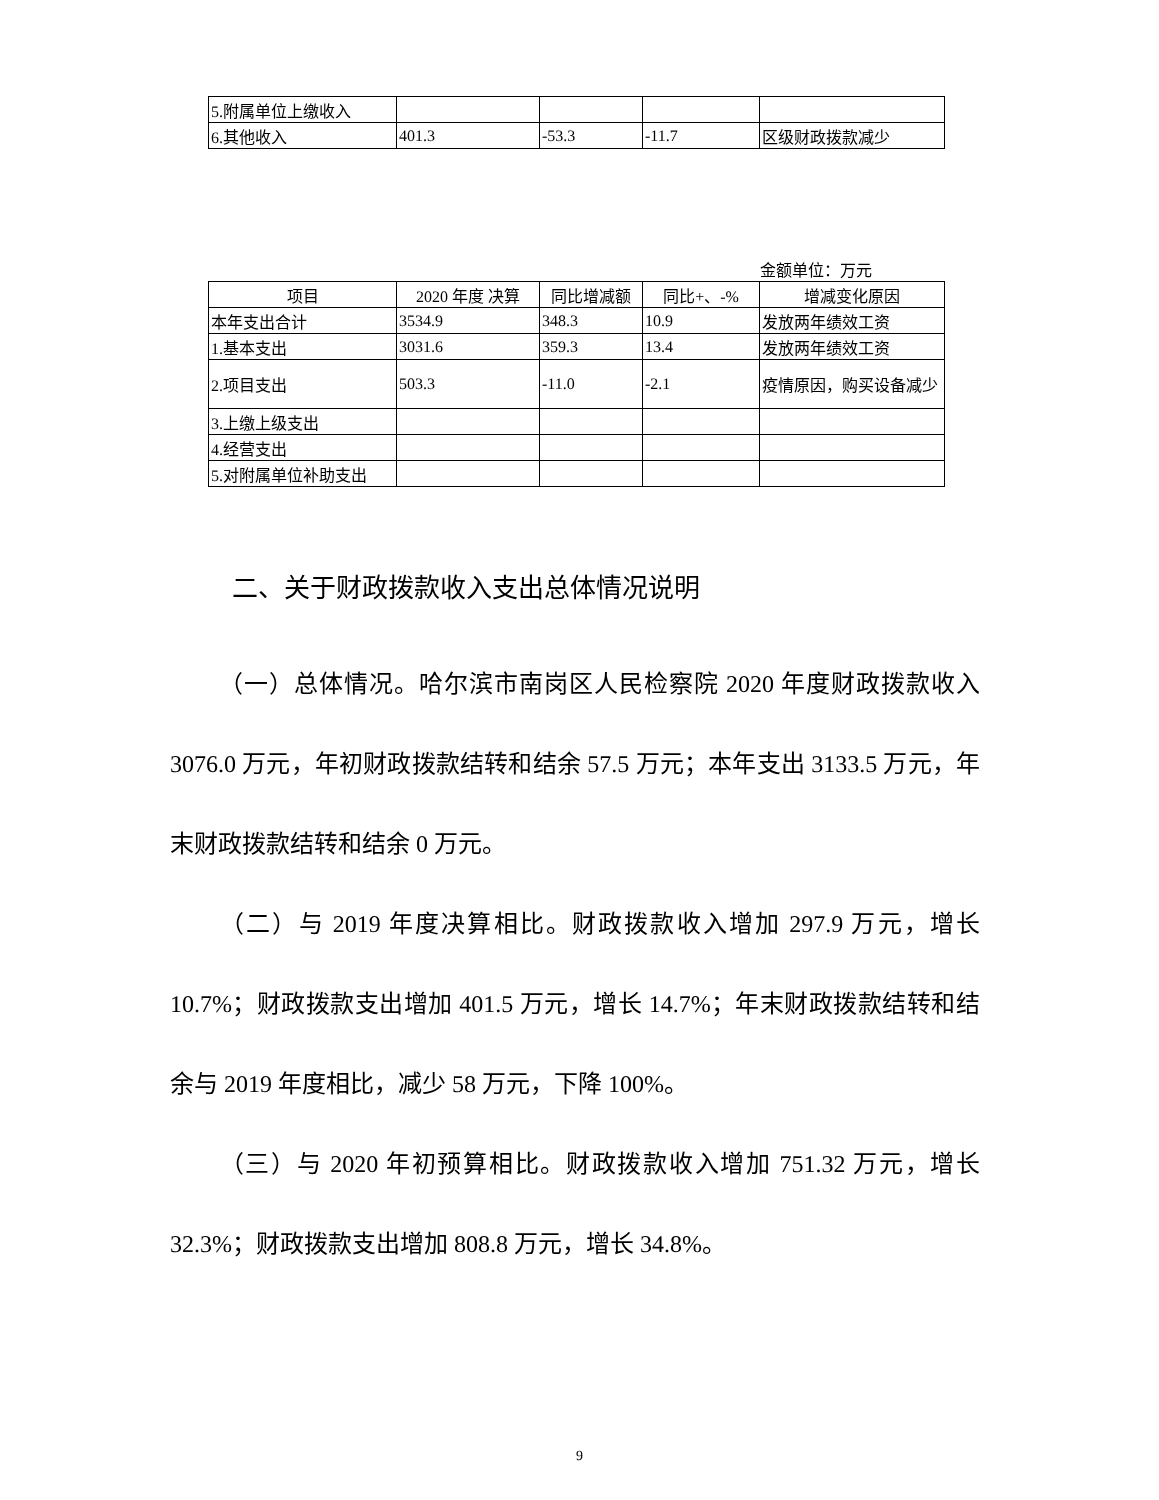| 5.附属单位上缴收入 | | | | |
| 6.其他收入 | 401.3 | -53.3 | -11.7 | 区级财政拨款减少 |
金额单位：万元
| 项目 | 2020 年度 决算 | 同比增减额 | 同比+、-% | 增减变化原因 |
| --- | --- | --- | --- | --- |
| 本年支出合计 | 3534.9 | 348.3 | 10.9 | 发放两年绩效工资 |
| 1.基本支出 | 3031.6 | 359.3 | 13.4 | 发放两年绩效工资 |
| 2.项目支出 | 503.3 | -11.0 | -2.1 | 疫情原因，购买设备减少 |
| 3.上缴上级支出 | | | | |
| 4.经营支出 | | | | |
| 5.对附属单位补助支出 | | | | |
二、关于财政拨款收入支出总体情况说明
  （一）总体情况。哈尔滨市南岗区人民检察院 2020 年度财政拨款收入 3076.0 万元，年初财政拨款结转和结余 57.5 万元；本年支出 3133.5 万元，年末财政拨款结转和结余 0 万元。
  （二）与 2019 年度决算相比。财政拨款收入增加 297.9 万元，增长 10.7%；财政拨款支出增加 401.5 万元，增长 14.7%；年末财政拨款结转和结余与 2019 年度相比，减少 58 万元，下降 100%。
  （三）与 2020 年初预算相比。财政拨款收入增加 751.32 万元，增长 32.3%；财政拨款支出增加 808.8 万元，增长 34.8%。
9